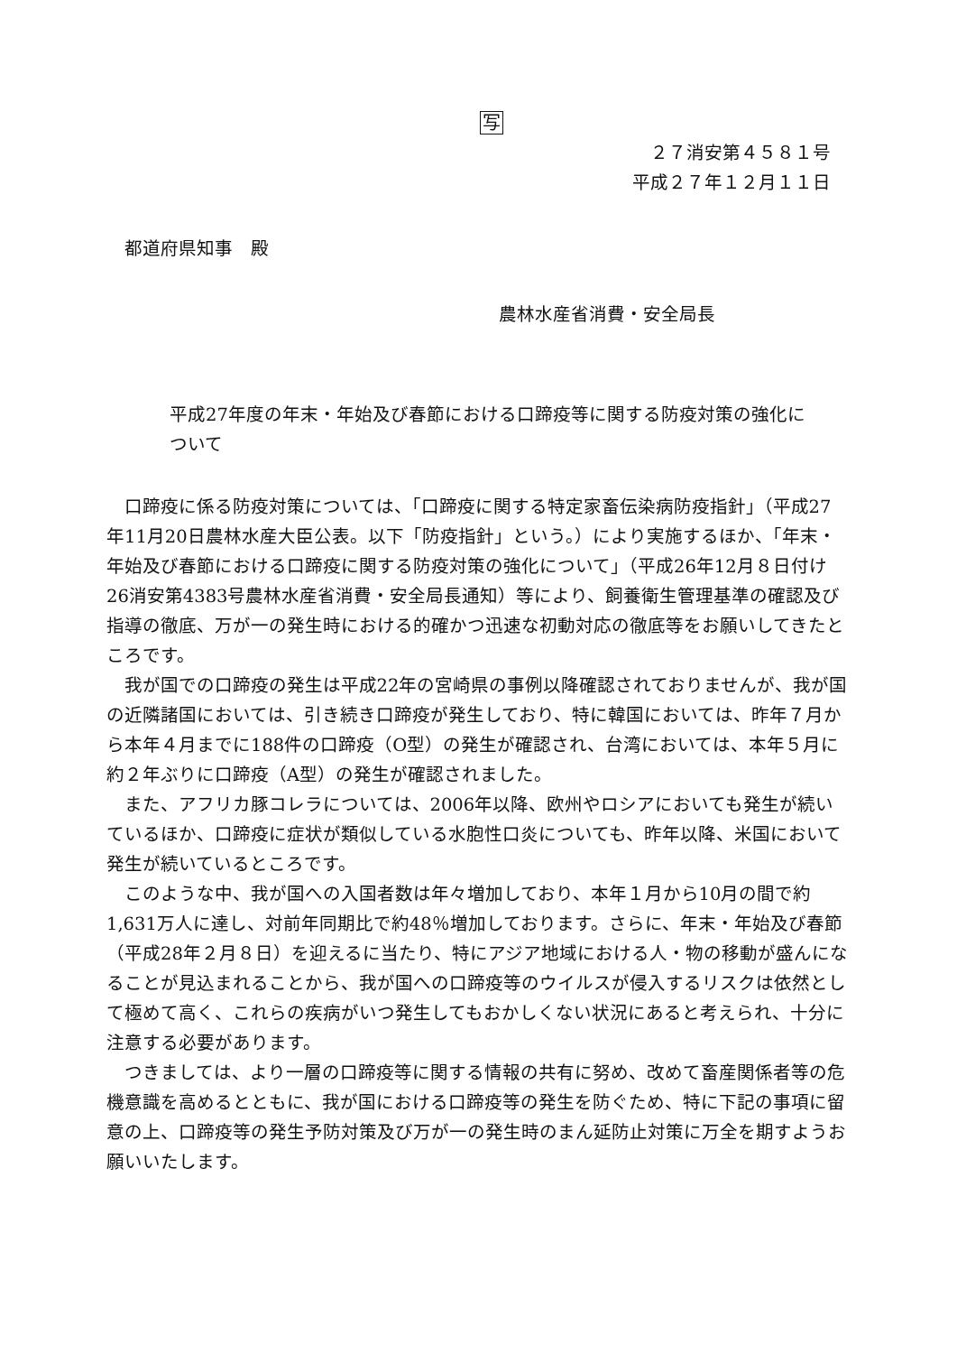写
２７消安第４５８１号
平成２７年１２月１１日
都道府県知事　殿
農林水産省消費・安全局長
平成27年度の年末・年始及び春節における口蹄疫等に関する防疫対策の強化について
口蹄疫に係る防疫対策については、「口蹄疫に関する特定家畜伝染病防疫指針」（平成27年11月20日農林水産大臣公表。以下「防疫指針」という。）により実施するほか、「年末・年始及び春節における口蹄疫に関する防疫対策の強化について」（平成26年12月８日付け26消安第4383号農林水産省消費・安全局長通知）等により、飼養衛生管理基準の確認及び指導の徹底、万が一の発生時における的確かつ迅速な初動対応の徹底等をお願いしてきたところです。
我が国での口蹄疫の発生は平成22年の宮崎県の事例以降確認されておりませんが、我が国の近隣諸国においては、引き続き口蹄疫が発生しており、特に韓国においては、昨年７月から本年４月までに188件の口蹄疫（O型）の発生が確認され、台湾においては、本年５月に約２年ぶりに口蹄疫（A型）の発生が確認されました。
また、アフリカ豚コレラについては、2006年以降、欧州やロシアにおいても発生が続いているほか、口蹄疫に症状が類似している水胞性口炎についても、昨年以降、米国において発生が続いているところです。
このような中、我が国への入国者数は年々増加しており、本年１月から10月の間で約1,631万人に達し、対前年同期比で約48％増加しております。さらに、年末・年始及び春節（平成28年２月８日）を迎えるに当たり、特にアジア地域における人・物の移動が盛んになることが見込まれることから、我が国への口蹄疫等のウイルスが侵入するリスクは依然として極めて高く、これらの疾病がいつ発生してもおかしくない状況にあると考えられ、十分に注意する必要があります。
つきましては、より一層の口蹄疫等に関する情報の共有に努め、改めて畜産関係者等の危機意識を高めるとともに、我が国における口蹄疫等の発生を防ぐため、特に下記の事項に留意の上、口蹄疫等の発生予防対策及び万が一の発生時のまん延防止対策に万全を期すようお願いいたします。